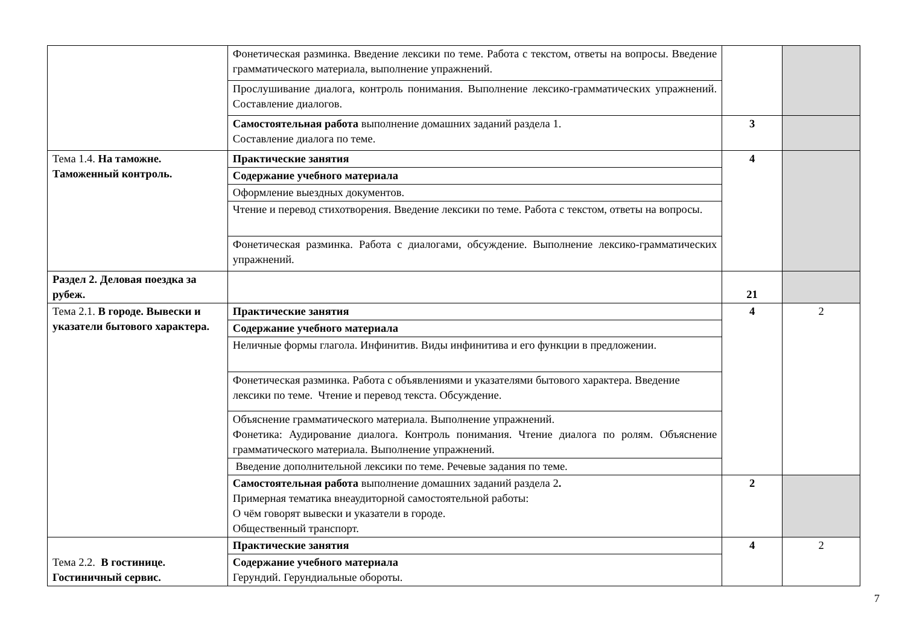| | Фонетическая разминка. Введение лексики по теме. Работа с текстом, ответы на вопросы. Введение грамматического материала, выполнение упражнений. | | |
| | Прослушивание диалога, контроль понимания. Выполнение лексико-грамматических упражнений. Составление диалогов. | | |
| | Самостоятельная работа выполнение домашних заданий раздела 1. Составление диалога по теме. | 3 | |
| Тема 1.4. На таможне. Таможенный контроль. | Практические занятия | 4 | |
| | Содержание учебного материала | | |
| | Оформление выездных документов. | | |
| | Чтение и перевод стихотворения. Введение лексики по теме. Работа с текстом, ответы на вопросы. | | |
| | Фонетическая разминка. Работа с диалогами, обсуждение. Выполнение лексико-грамматических упражнений. | | |
| Раздел 2. Деловая поездка за рубеж. | | 21 | |
| Тема 2.1. В городе. Вывески и указатели бытового характера. | Практические занятия | 4 | 2 |
| | Содержание учебного материала | | |
| | Неличные формы глагола. Инфинитив. Виды инфинитива и его функции в предложении. | | |
| | Фонетическая разминка. Работа с объявлениями и указателями бытового характера. Введение лексики по теме. Чтение и перевод текста. Обсуждение. | | |
| | Объяснение грамматического материала. Выполнение упражнений. Фонетика: Аудирование диалога. Контроль понимания. Чтение диалога по ролям. Объяснение грамматического материала. Выполнение упражнений. | | |
| | Введение дополнительной лексики по теме. Речевые задания по теме. | | |
| | Самостоятельная работа выполнение домашних заданий раздела 2 . Примерная тематика внеаудиторной самостоятельной работы: О чём говорят вывески и указатели в городе. Общественный транспорт. | 2 | |
| Тема 2.2. В гостинице. Гостиничный сервис. | Практические занятия | 4 | 2 |
| | Содержание учебного материала Герундий. Герундиальные обороты. | | |
7